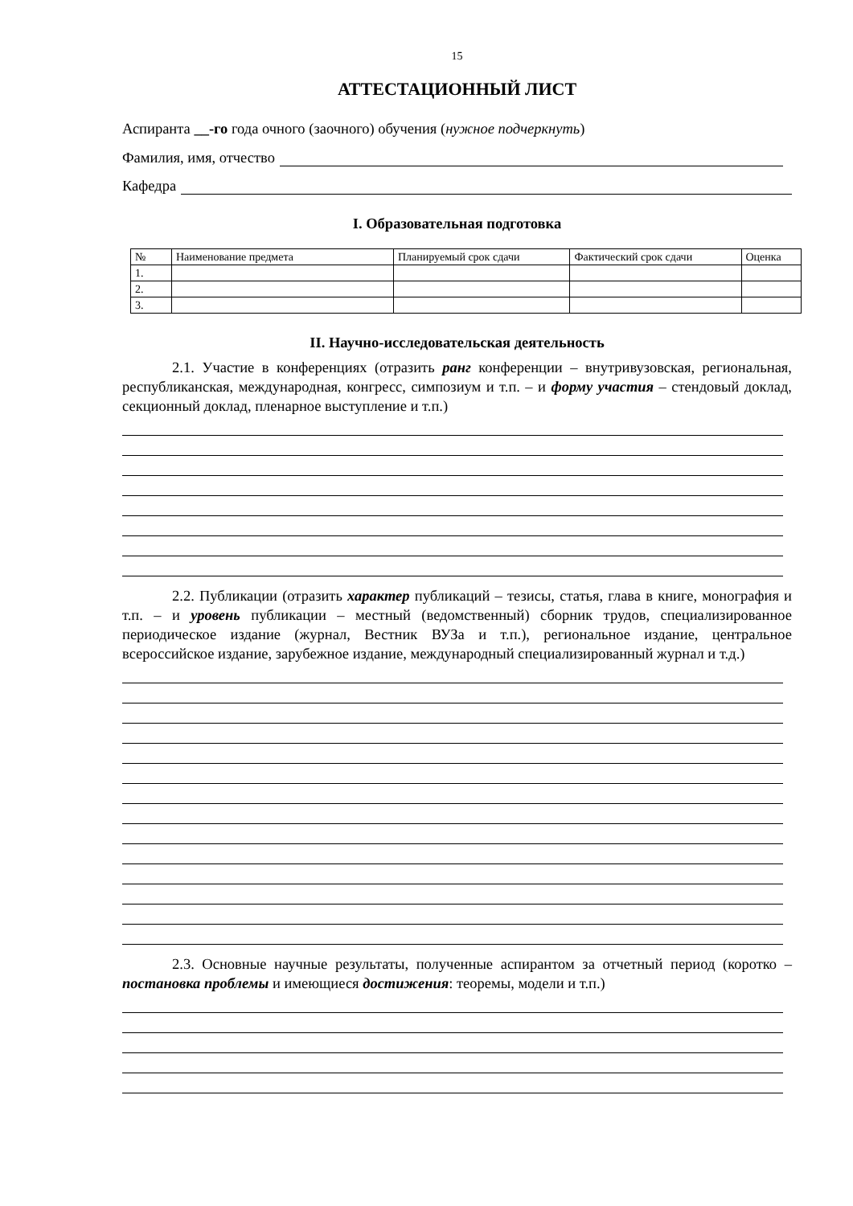15
АТТЕСТАЦИОННЫЙ ЛИСТ
Аспиранта __-го года очного (заочного) обучения (нужное подчеркнуть)
Фамилия, имя, отчество
Кафедра
I. Образовательная подготовка
| № | Наименование предмета | Планируемый срок сдачи | Фактический срок сдачи | Оценка |
| 1. | | | | |
| 2. | | | | |
| 3. | | | | |
II. Научно-исследовательская деятельность
2.1. Участие в конференциях (отразить ранг конференции – внутривузовская, региональная, республиканская, международная, конгресс, симпозиум и т.п. – и форму участия – стендовый доклад, секционный доклад, пленарное выступление и т.п.)
2.2. Публикации (отразить характер публикаций – тезисы, статья, глава в книге, монография и т.п. – и уровень публикации – местный (ведомственный) сборник трудов, специализированное периодическое издание (журнал, Вестник ВУЗа и т.п.), региональное издание, центральное всероссийское издание, зарубежное издание, международный специализированный журнал и т.д.)
2.3. Основные научные результаты, полученные аспирантом за отчетный период (коротко – постановка проблемы и имеющиеся достижения: теоремы, модели и т.п.)